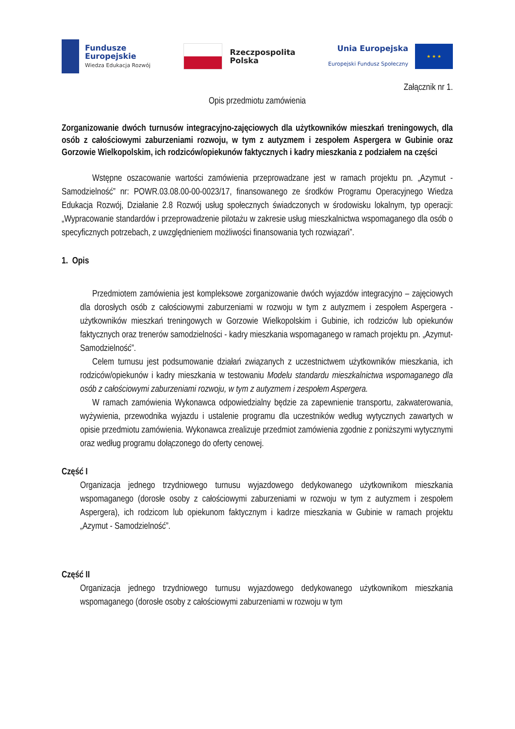Fundusze
Europejskie
Wiedza Edukacja Rozwój
Rzeczpospolita
Polska
Unia Europejska
Europejski Fundusz Społeczny
★ ★ ★
Załącznik nr 1.
Opis przedmiotu zamówienia
Zorganizowanie dwóch turnusów integracyjno-zajęciowych dla użytkowników mieszkań treningowych, dla osób z całościowymi zaburzeniami rozwoju, w tym z autyzmem i zespołem Aspergera w Gubinie oraz Gorzowie Wielkopolskim, ich rodziców/opiekunów faktycznych i kadry mieszkania z podziałem na części
Wstępne oszacowanie wartości zamówienia przeprowadzane jest w ramach projektu pn. „Azymut - Samodzielność” nr: POWR.03.08.00-00-0023/17, finansowanego ze środków Programu Operacyjnego Wiedza Edukacja Rozwój, Działanie 2.8 Rozwój usług społecznych świadczonych w środowisku lokalnym, typ operacji: „Wypracowanie standardów i przeprowadzenie pilotażu w zakresie usług mieszkalnictwa wspomaganego dla osób o specyficznych potrzebach, z uwzględnieniem możliwości finansowania tych rozwiązań”.
1. Opis
Przedmiotem zamówienia jest kompleksowe zorganizowanie dwóch wyjazdów integracyjno – zajęciowych dla dorosłych osób z całościowymi zaburzeniami w rozwoju w tym z autyzmem i zespołem Aspergera - użytkowników mieszkań treningowych w Gorzowie Wielkopolskim i Gubinie, ich rodziców lub opiekunów faktycznych oraz trenerów samodzielności - kadry mieszkania wspomaganego w ramach projektu pn. „Azymut-Samodzielność”.
Celem turnusu jest podsumowanie działań związanych z uczestnictwem użytkowników mieszkania, ich rodziców/opiekunów i kadry mieszkania w testowaniu Modelu standardu mieszkalnictwa wspomaganego dla osób z całościowymi zaburzeniami rozwoju, w tym z autyzmem i zespołem Aspergera.
W ramach zamówienia Wykonawca odpowiedzialny będzie za zapewnienie transportu, zakwaterowania, wyżywienia, przewodnika wyjazdu i ustalenie programu dla uczestników według wytycznych zawartych w opisie przedmiotu zamówienia. Wykonawca zrealizuje przedmiot zamówienia zgodnie z poniższymi wytycznymi oraz według programu dołączonego do oferty cenowej.
Część I
Organizacja jednego trzydniowego turnusu wyjazdowego dedykowanego użytkownikom mieszkania wspomaganego (dorosłe osoby z całościowymi zaburzeniami w rozwoju w tym z autyzmem i zespołem Aspergera), ich rodzicom lub opiekunom faktycznym i kadrze mieszkania w Gubinie w ramach projektu „Azymut - Samodzielność”.
Część II
Organizacja jednego trzydniowego turnusu wyjazdowego dedykowanego użytkownikom mieszkania wspomaganego (dorosłe osoby z całościowymi zaburzeniami w rozwoju w tym